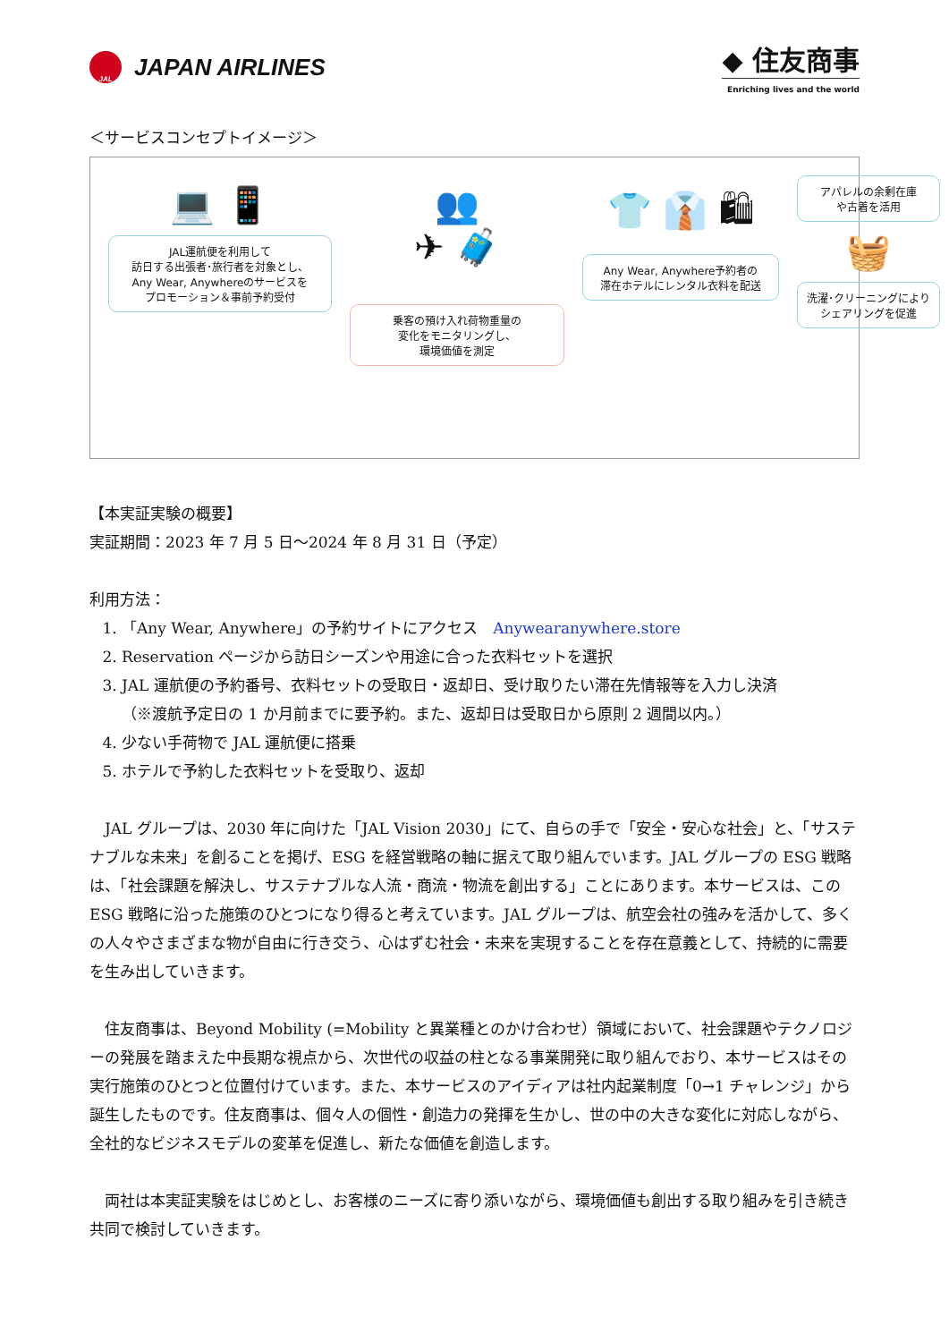JAL
JAPAN AIRLINES
◆ 住友商事
Enriching lives and the world
＜サービスコンセプトイメージ＞
💻 📱
JAL運航便を利用して
訪日する出張者･旅行者を対象とし、
Any Wear, Anywhereのサービスを
プロモーション＆事前予約受付
👥
✈ 🧳
乗客の預け入れ荷物重量の
変化をモニタリングし、
環境価値を測定
👕 👔 🛍
Any Wear, Anywhere予約者の
滞在ホテルにレンタル衣料を配送
アパレルの余剰在庫
や古着を活用
🧺
洗濯･クリーニングにより
シェアリングを促進
【本実証実験の概要】
実証期間：2023 年 7 月 5 日～2024 年 8 月 31 日（予定）
利用方法：
1. 「Any Wear, Anywhere」の予約サイトにアクセス　Anywearanywhere.store
2. Reservation ページから訪日シーズンや用途に合った衣料セットを選択
3. JAL 運航便の予約番号、衣料セットの受取日・返却日、受け取りたい滞在先情報等を入力し決済
（※渡航予定日の 1 か月前までに要予約。また、返却日は受取日から原則 2 週間以内。）
4. 少ない手荷物で JAL 運航便に搭乗
5. ホテルで予約した衣料セットを受取り、返却
JAL グループは、2030 年に向けた「JAL Vision 2030」にて、自らの手で「安全・安心な社会」と、「サステナブルな未来」を創ることを掲げ、ESG を経営戦略の軸に据えて取り組んでいます。JAL グループの ESG 戦略は、「社会課題を解決し、サステナブルな人流・商流・物流を創出する」ことにあります。本サービスは、この ESG 戦略に沿った施策のひとつになり得ると考えています。JAL グループは、航空会社の強みを活かして、多くの人々やさまざまな物が自由に行き交う、心はずむ社会・未来を実現することを存在意義として、持続的に需要を生み出していきます。
住友商事は、Beyond Mobility (=Mobility と異業種とのかけ合わせ）領域において、社会課題やテクノロジーの発展を踏まえた中長期な視点から、次世代の収益の柱となる事業開発に取り組んでおり、本サービスはその実行施策のひとつと位置付けています。また、本サービスのアイディアは社内起業制度「0→1 チャレンジ」から誕生したものです。住友商事は、個々人の個性・創造力の発揮を生かし、世の中の大きな変化に対応しながら、全社的なビジネスモデルの変革を促進し、新たな価値を創造します。
両社は本実証実験をはじめとし、お客様のニーズに寄り添いながら、環境価値も創出する取り組みを引き続き共同で検討していきます。